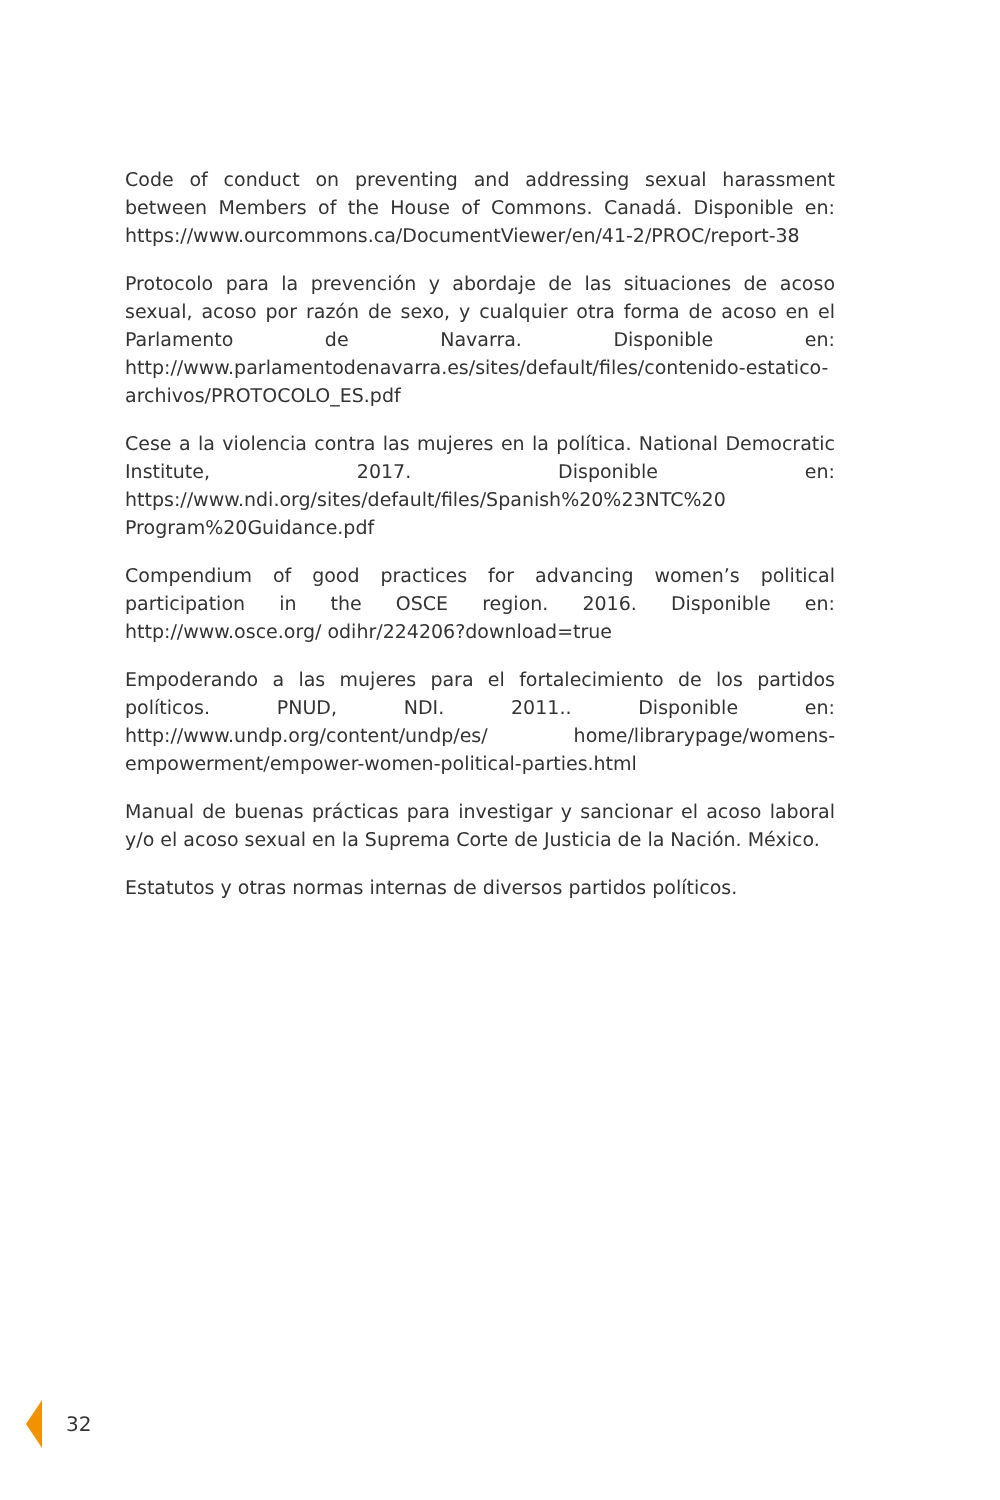Code of conduct on preventing and addressing sexual harassment between Members of the House of Commons. Canadá. Disponible en: https://www.ourcommons.ca/DocumentViewer/en/41-2/PROC/report-38
Protocolo para la prevención y abordaje de las situaciones de acoso sexual, acoso por razón de sexo, y cualquier otra forma de acoso en el Parlamento de Navarra. Disponible en: http://www.parlamentodenavarra.es/sites/default/files/contenido-estatico-archivos/PROTOCOLO_ES.pdf
Cese a la violencia contra las mujeres en la política. National Democratic Institute, 2017. Disponible en: https://www.ndi.org/sites/default/files/Spanish%20%23NTC%20 Program%20Guidance.pdf
Compendium of good practices for advancing women’s political participation in the OSCE region. 2016. Disponible en: http://www.osce.org/ odihr/224206?download=true
Empoderando a las mujeres para el fortalecimiento de los partidos políticos. PNUD, NDI. 2011.. Disponible en: http://www.undp.org/content/undp/es/ home/librarypage/womens-empowerment/empower-women-political-parties.html
Manual de buenas prácticas para investigar y sancionar el acoso laboral y/o el acoso sexual en la Suprema Corte de Justicia de la Nación. México.
Estatutos y otras normas internas de diversos partidos políticos.
32